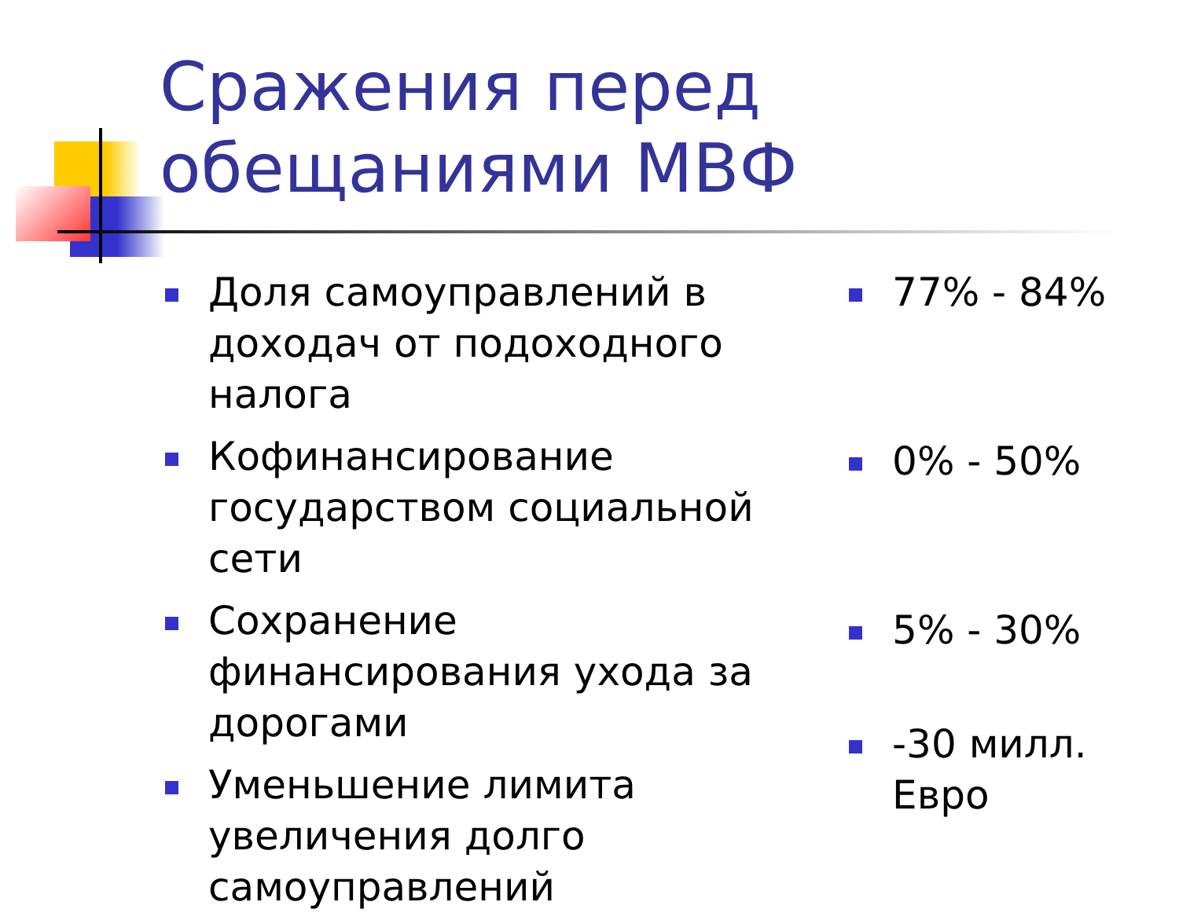Сражения перед
обещаниями МВФ
Доля самоуправлений в доходач от подоходного налога
Кофинансирование государством социальной сети
Сохранение финансирования ухода за дорогами
Уменьшение лимита увеличения долго самоуправлений
77% - 84%
0% - 50%
5% - 30%
-30 милл. Евро